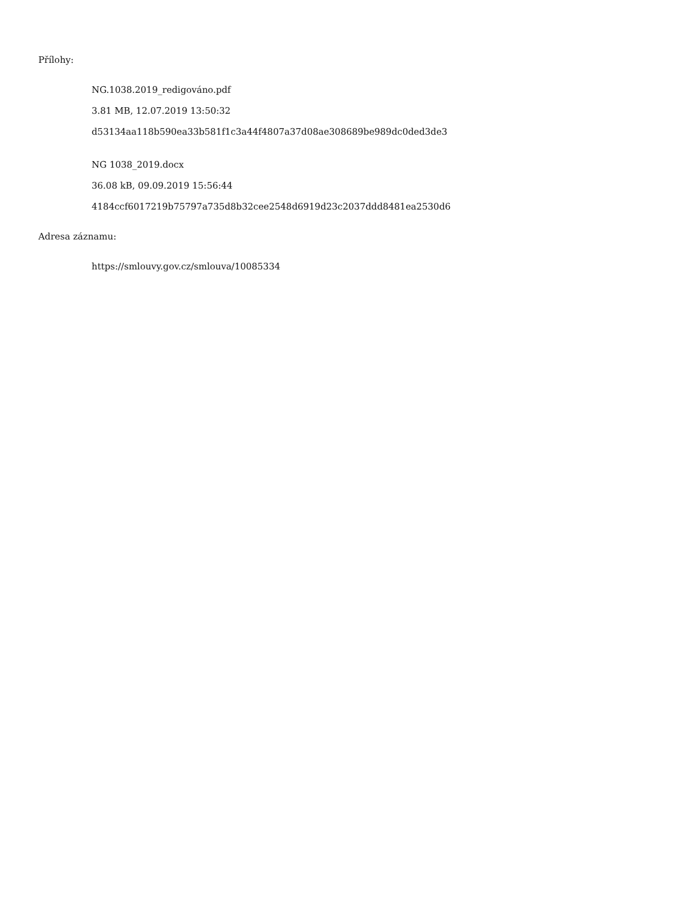Přílohy:
NG.1038.2019_redigováno.pdf
3.81 MB, 12.07.2019 13:50:32
d53134aa118b590ea33b581f1c3a44f4807a37d08ae308689be989dc0ded3de3
NG 1038_2019.docx
36.08 kB, 09.09.2019 15:56:44
4184ccf6017219b75797a735d8b32cee2548d6919d23c2037ddd8481ea2530d6
Adresa záznamu:
https://smlouvy.gov.cz/smlouva/10085334